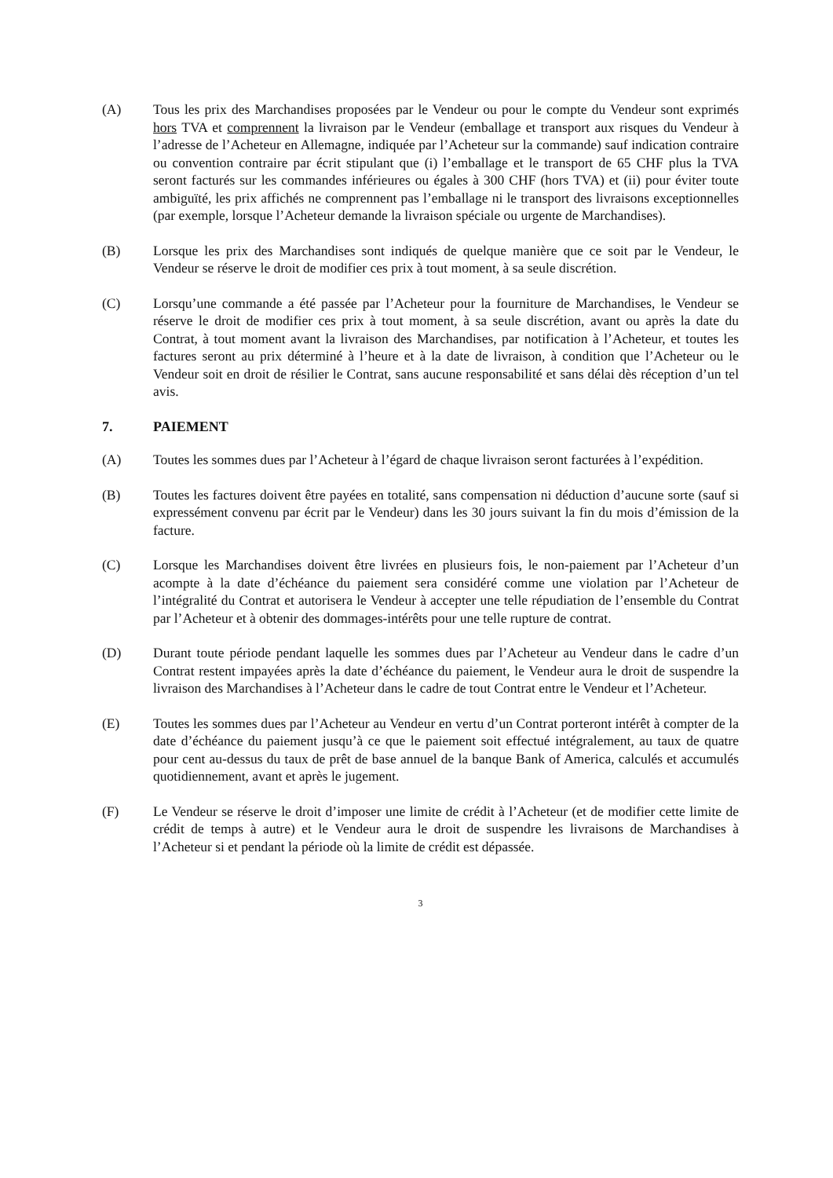(A) Tous les prix des Marchandises proposées par le Vendeur ou pour le compte du Vendeur sont exprimés hors TVA et comprennent la livraison par le Vendeur (emballage et transport aux risques du Vendeur à l’adresse de l’Acheteur en Allemagne, indiquée par l’Acheteur sur la commande) sauf indication contraire ou convention contraire par écrit stipulant que (i) l’emballage et le transport de 65 CHF plus la TVA seront facturés sur les commandes inférieures ou égales à 300 CHF (hors TVA) et (ii) pour éviter toute ambiguïté, les prix affichés ne comprennent pas l’emballage ni le transport des livraisons exceptionnelles (par exemple, lorsque l’Acheteur demande la livraison spéciale ou urgente de Marchandises).
(B) Lorsque les prix des Marchandises sont indiqués de quelque manière que ce soit par le Vendeur, le Vendeur se réserve le droit de modifier ces prix à tout moment, à sa seule discrétion.
(C) Lorsqu’une commande a été passée par l’Acheteur pour la fourniture de Marchandises, le Vendeur se réserve le droit de modifier ces prix à tout moment, à sa seule discrétion, avant ou après la date du Contrat, à tout moment avant la livraison des Marchandises, par notification à l’Acheteur, et toutes les factures seront au prix déterminé à l’heure et à la date de livraison, à condition que l’Acheteur ou le Vendeur soit en droit de résilier le Contrat, sans aucune responsabilité et sans délai dès réception d’un tel avis.
7. PAIEMENT
(A) Toutes les sommes dues par l’Acheteur à l’égard de chaque livraison seront facturées à l’expédition.
(B) Toutes les factures doivent être payées en totalité, sans compensation ni déduction d’aucune sorte (sauf si expressément convenu par écrit par le Vendeur) dans les 30 jours suivant la fin du mois d’émission de la facture.
(C) Lorsque les Marchandises doivent être livrées en plusieurs fois, le non-paiement par l’Acheteur d’un acompte à la date d’échéance du paiement sera considéré comme une violation par l’Acheteur de l’intégralité du Contrat et autorisera le Vendeur à accepter une telle répudiation de l’ensemble du Contrat par l’Acheteur et à obtenir des dommages-intérêts pour une telle rupture de contrat.
(D) Durant toute période pendant laquelle les sommes dues par l’Acheteur au Vendeur dans le cadre d’un Contrat restent impayées après la date d’échéance du paiement, le Vendeur aura le droit de suspendre la livraison des Marchandises à l’Acheteur dans le cadre de tout Contrat entre le Vendeur et l’Acheteur.
(E) Toutes les sommes dues par l’Acheteur au Vendeur en vertu d’un Contrat porteront intérêt à compter de la date d’échéance du paiement jusqu’à ce que le paiement soit effectué intégralement, au taux de quatre pour cent au-dessus du taux de prêt de base annuel de la banque Bank of America, calculés et accumulés quotidiennement, avant et après le jugement.
(F) Le Vendeur se réserve le droit d’imposer une limite de crédit à l’Acheteur (et de modifier cette limite de crédit de temps à autre) et le Vendeur aura le droit de suspendre les livraisons de Marchandises à l’Acheteur si et pendant la période où la limite de crédit est dépassée.
3